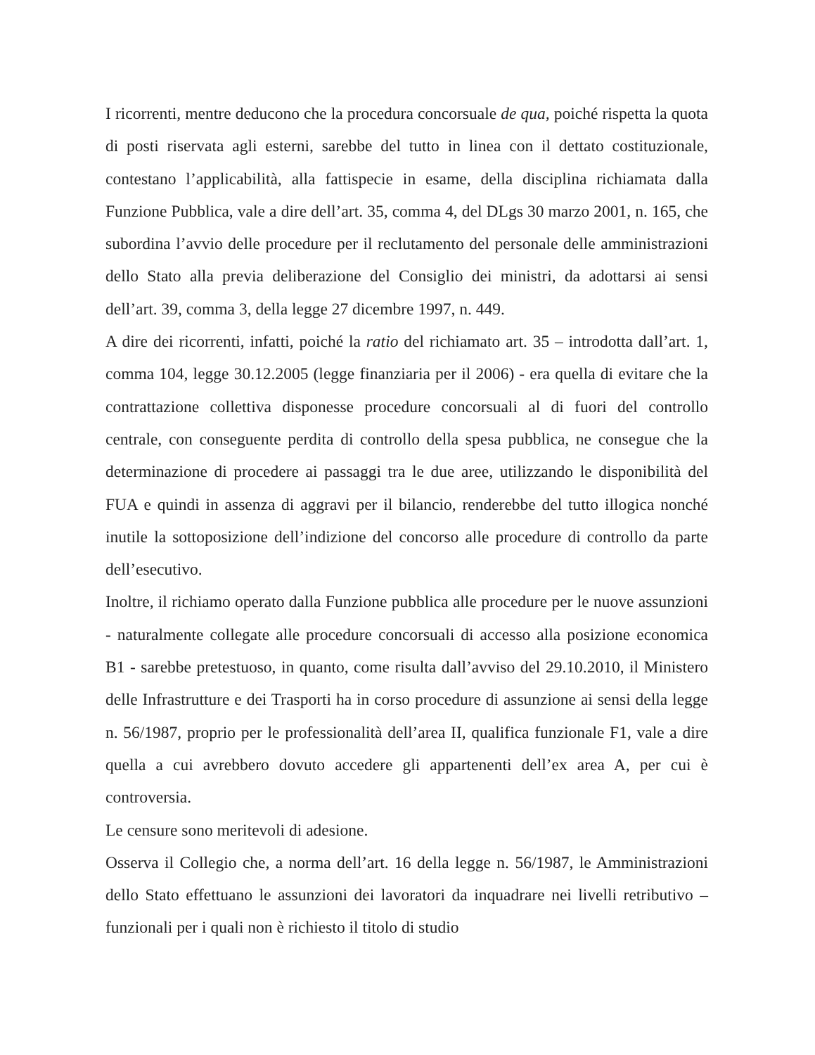I ricorrenti, mentre deducono che la procedura concorsuale de qua, poiché rispetta la quota di posti riservata agli esterni, sarebbe del tutto in linea con il dettato costituzionale, contestano l’applicabilità, alla fattispecie in esame, della disciplina richiamata dalla Funzione Pubblica, vale a dire dell’art. 35, comma 4, del DLgs 30 marzo 2001, n. 165, che subordina l’avvio delle procedure per il reclutamento del personale delle amministrazioni dello Stato alla previa deliberazione del Consiglio dei ministri, da adottarsi ai sensi dell’art. 39, comma 3, della legge 27 dicembre 1997, n. 449.
A dire dei ricorrenti, infatti, poiché la ratio del richiamato art. 35 – introdotta dall’art. 1, comma 104, legge 30.12.2005 (legge finanziaria per il 2006) - era quella di evitare che la contrattazione collettiva disponesse procedure concorsuali al di fuori del controllo centrale, con conseguente perdita di controllo della spesa pubblica, ne consegue che la determinazione di procedere ai passaggi tra le due aree, utilizzando le disponibilità del FUA e quindi in assenza di aggravi per il bilancio, renderebbe del tutto illogica nonché inutile la sottoposizione dell’indizione del concorso alle procedure di controllo da parte dell’esecutivo.
Inoltre, il richiamo operato dalla Funzione pubblica alle procedure per le nuove assunzioni - naturalmente collegate alle procedure concorsuali di accesso alla posizione economica B1 - sarebbe pretestuoso, in quanto, come risulta dall’avviso del 29.10.2010, il Ministero delle Infrastrutture e dei Trasporti ha in corso procedure di assunzione ai sensi della legge n. 56/1987, proprio per le professionalità dell’area II, qualifica funzionale F1, vale a dire quella a cui avrebbero dovuto accedere gli appartenenti dell’ex area A, per cui è controversia.
Le censure sono meritevoli di adesione.
Osserva il Collegio che, a norma dell’art. 16 della legge n. 56/1987, le Amministrazioni dello Stato effettuano le assunzioni dei lavoratori da inquadrare nei livelli retributivo – funzionali per i quali non è richiesto il titolo di studio